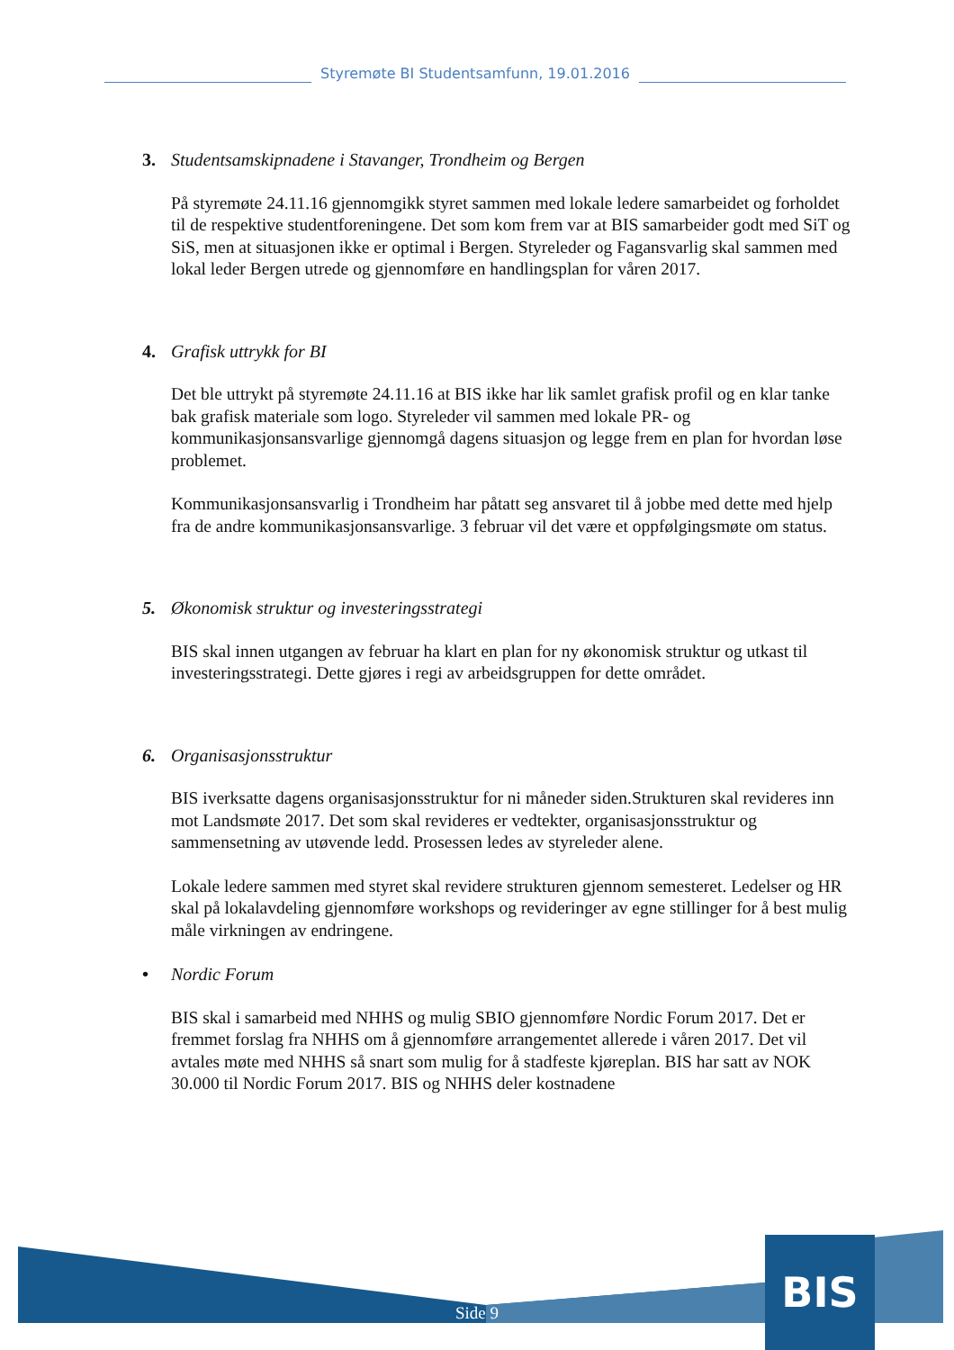Styremøte BI Studentsamfunn, 19.01.2016
3. Studentsamskipnadene i Stavanger, Trondheim og Bergen
På styremøte 24.11.16 gjennomgikk styret sammen med lokale ledere samarbeidet og forholdet til de respektive studentforeningene. Det som kom frem var at BIS samarbeider godt med SiT og SiS, men at situasjonen ikke er optimal i Bergen. Styreleder og Fagansvarlig skal sammen med lokal leder Bergen utrede og gjennomføre en handlingsplan for våren 2017.
4. Grafisk uttrykk for BI
Det ble uttrykt på styremøte 24.11.16 at BIS ikke har lik samlet grafisk profil og en klar tanke bak grafisk materiale som logo. Styreleder vil sammen med lokale PR- og kommunikasjonsansvarlige gjennomgå dagens situasjon og legge frem en plan for hvordan løse problemet.
Kommunikasjonsansvarlig i Trondheim har påtatt seg ansvaret til å jobbe med dette med hjelp fra de andre kommunikasjonsansvarlige. 3 februar vil det være et oppfølgingsmøte om status.
5. Økonomisk struktur og investeringsstrategi
BIS skal innen utgangen av februar ha klart en plan for ny økonomisk struktur og utkast til investeringsstrategi. Dette gjøres i regi av arbeidsgruppen for dette området.
6. Organisasjonsstruktur
BIS iverksatte dagens organisasjonsstruktur for ni måneder siden.Strukturen skal revideres inn mot Landsmøte 2017. Det som skal revideres er vedtekter, organisasjonsstruktur og sammensetning av utøvende ledd. Prosessen ledes av styreleder alene.
Lokale ledere sammen med styret skal revidere strukturen gjennom semesteret. Ledelser og HR skal på lokalavdeling gjennomføre workshops og revideringer av egne stillinger for å best mulig måle virkningen av endringene.
• Nordic Forum
BIS skal i samarbeid med NHHS og mulig SBIO gjennomføre Nordic Forum 2017. Det er fremmet forslag fra NHHS om å gjennomføre arrangementet allerede i våren 2017. Det vil avtales møte med NHHS så snart som mulig for å stadfeste kjøreplan. BIS har satt av NOK 30.000 til Nordic Forum 2017. BIS og NHHS deler kostnadene
BIS
Side 9